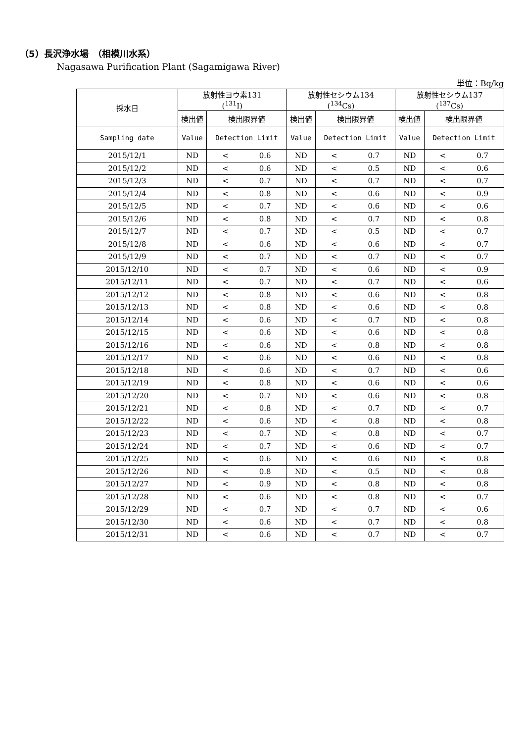（5）長沢浄水場　（相模川水系）
Nagasawa Purification Plant (Sagamigawa River)
単位：Bq/kg
| 採水日 | 放射性ヨウ素131 (<sup>131</sup>I) | | 放射性セシウム134 (<sup>134</sup>Cs) | | 放射性セシウム137 (<sup>137</sup>Cs) | |
| --- | --- | --- | --- | --- | --- | --- |
| | 検出値 | 検出限界値 | 検出値 | 検出限界値 | 検出値 | 検出限界値 |
| Sampling date | Value | Detection Limit | Value | Detection Limit | Value | Detection Limit |
| 2015/12/1 | ND | < 0.6 | ND | < 0.7 | ND | < 0.7 |
| 2015/12/2 | ND | < 0.6 | ND | < 0.5 | ND | < 0.6 |
| 2015/12/3 | ND | < 0.7 | ND | < 0.7 | ND | < 0.7 |
| 2015/12/4 | ND | < 0.8 | ND | < 0.6 | ND | < 0.9 |
| 2015/12/5 | ND | < 0.7 | ND | < 0.6 | ND | < 0.6 |
| 2015/12/6 | ND | < 0.8 | ND | < 0.7 | ND | < 0.8 |
| 2015/12/7 | ND | < 0.7 | ND | < 0.5 | ND | < 0.7 |
| 2015/12/8 | ND | < 0.6 | ND | < 0.6 | ND | < 0.7 |
| 2015/12/9 | ND | < 0.7 | ND | < 0.7 | ND | < 0.7 |
| 2015/12/10 | ND | < 0.7 | ND | < 0.6 | ND | < 0.9 |
| 2015/12/11 | ND | < 0.7 | ND | < 0.7 | ND | < 0.6 |
| 2015/12/12 | ND | < 0.8 | ND | < 0.6 | ND | < 0.8 |
| 2015/12/13 | ND | < 0.8 | ND | < 0.6 | ND | < 0.8 |
| 2015/12/14 | ND | < 0.6 | ND | < 0.7 | ND | < 0.8 |
| 2015/12/15 | ND | < 0.6 | ND | < 0.6 | ND | < 0.8 |
| 2015/12/16 | ND | < 0.6 | ND | < 0.8 | ND | < 0.8 |
| 2015/12/17 | ND | < 0.6 | ND | < 0.6 | ND | < 0.8 |
| 2015/12/18 | ND | < 0.6 | ND | < 0.7 | ND | < 0.6 |
| 2015/12/19 | ND | < 0.8 | ND | < 0.6 | ND | < 0.6 |
| 2015/12/20 | ND | < 0.7 | ND | < 0.6 | ND | < 0.8 |
| 2015/12/21 | ND | < 0.8 | ND | < 0.7 | ND | < 0.7 |
| 2015/12/22 | ND | < 0.6 | ND | < 0.8 | ND | < 0.8 |
| 2015/12/23 | ND | < 0.7 | ND | < 0.8 | ND | < 0.7 |
| 2015/12/24 | ND | < 0.7 | ND | < 0.6 | ND | < 0.7 |
| 2015/12/25 | ND | < 0.6 | ND | < 0.6 | ND | < 0.8 |
| 2015/12/26 | ND | < 0.8 | ND | < 0.5 | ND | < 0.8 |
| 2015/12/27 | ND | < 0.9 | ND | < 0.8 | ND | < 0.8 |
| 2015/12/28 | ND | < 0.6 | ND | < 0.8 | ND | < 0.7 |
| 2015/12/29 | ND | < 0.7 | ND | < 0.7 | ND | < 0.6 |
| 2015/12/30 | ND | < 0.6 | ND | < 0.7 | ND | < 0.8 |
| 2015/12/31 | ND | < 0.6 | ND | < 0.7 | ND | < 0.7 |